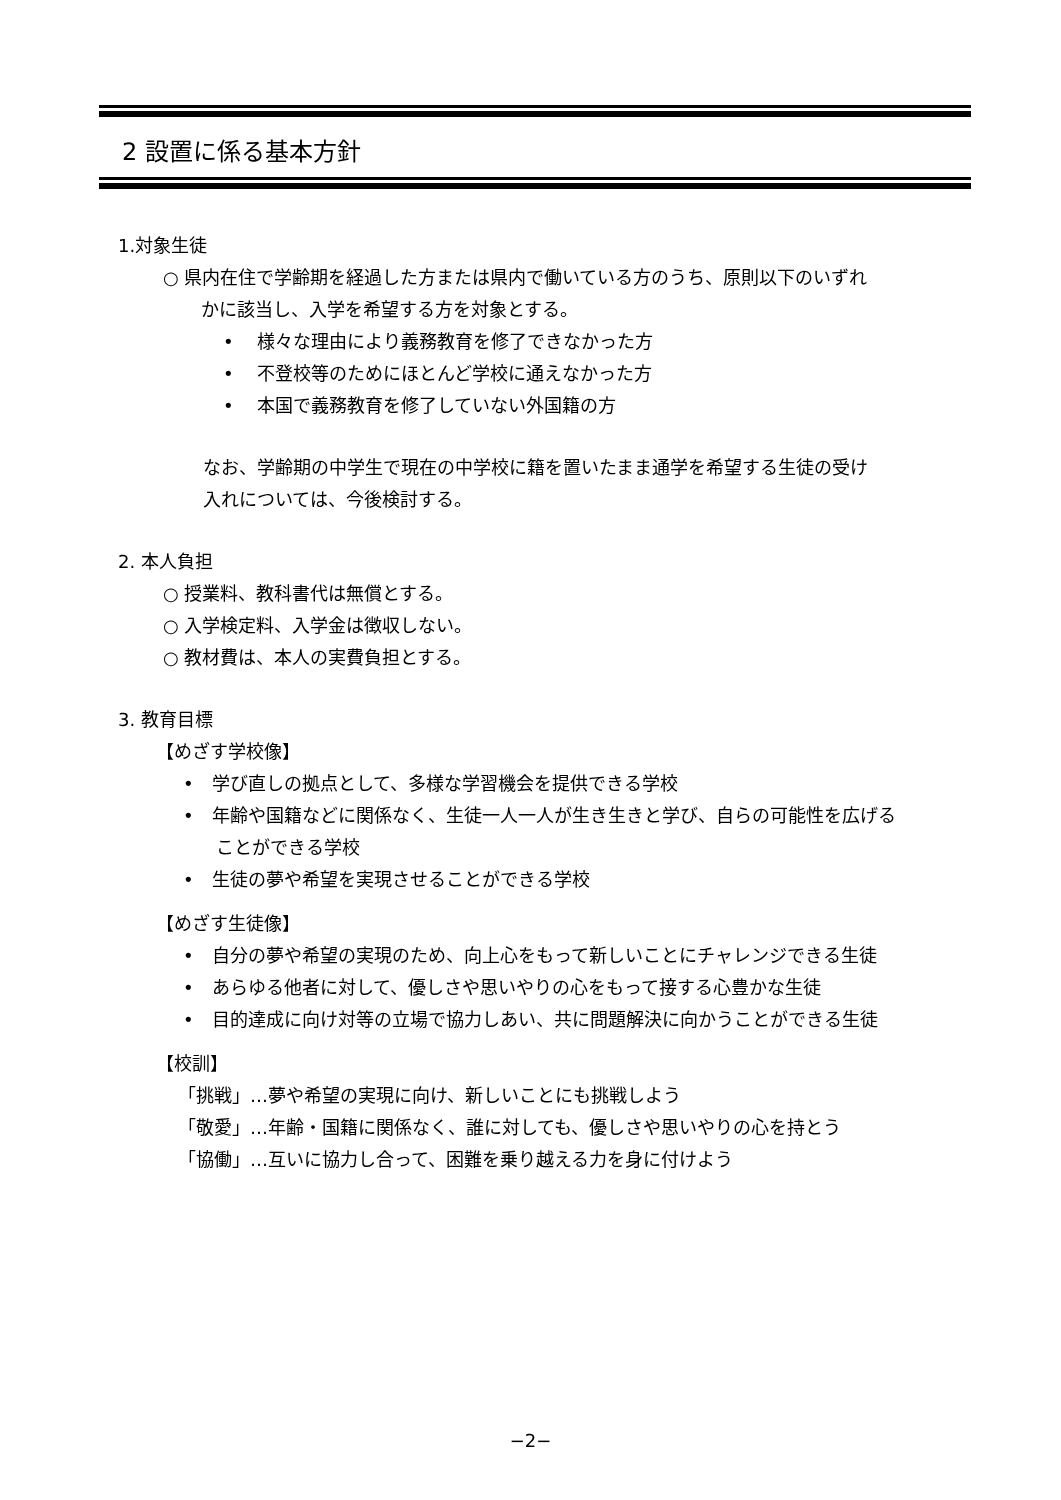2 設置に係る基本方針
1.対象生徒
○ 県内在住で学齢期を経過した方または県内で働いている方のうち、原則以下のいずれ
かに該当し、入学を希望する方を対象とする。
•　 様々な理由により義務教育を修了できなかった方
•　 不登校等のためにほとんど学校に通えなかった方
•　 本国で義務教育を修了していない外国籍の方
なお、学齢期の中学生で現在の中学校に籍を置いたまま通学を希望する生徒の受け
入れについては、今後検討する。
2. 本人負担
○ 授業料、教科書代は無償とする。
○ 入学検定料、入学金は徴収しない。
○ 教材費は、本人の実費負担とする。
3. 教育目標
【めざす学校像】
•　学び直しの拠点として、多様な学習機会を提供できる学校
•　年齢や国籍などに関係なく、生徒一人一人が生き生きと学び、自らの可能性を広げる
ことができる学校
•　生徒の夢や希望を実現させることができる学校
【めざす生徒像】
•　自分の夢や希望の実現のため、向上心をもって新しいことにチャレンジできる生徒
•　あらゆる他者に対して、優しさや思いやりの心をもって接する心豊かな生徒
•　目的達成に向け対等の立場で協力しあい、共に問題解決に向かうことができる生徒
【校訓】
「挑戦」…夢や希望の実現に向け、新しいことにも挑戦しよう
「敬愛」…年齢・国籍に関係なく、誰に対しても、優しさや思いやりの心を持とう
「協働」…互いに協力し合って、困難を乗り越える力を身に付けよう
−2−